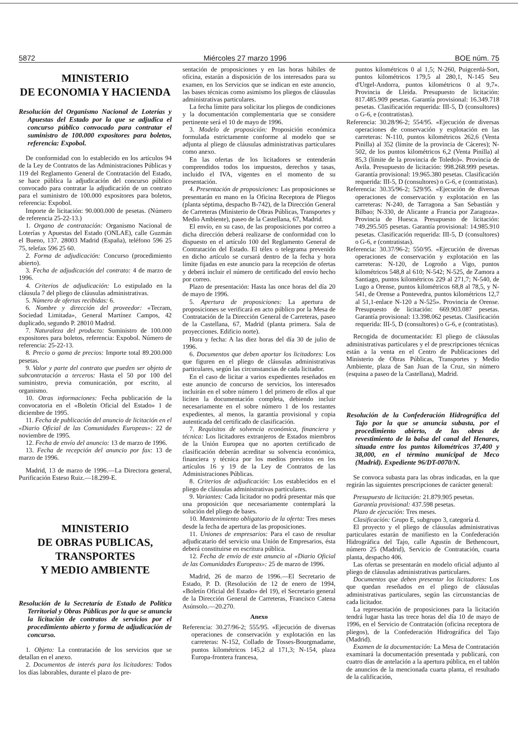5872 Miércoles 27 marzo 1996 BOE núm. 75
MINISTERIO
DE ECONOMIA Y HACIENDA
Resolución del Organismo Nacional de Loterías y Apuestas del Estado por la que se adjudica el concurso público convocado para contratar el suministro de 100.000 expositores para boletos, referencia: Expobol.
De conformidad con lo establecido en los artículos 94 de la Ley de Contratos de las Administraciones Públicas y 119 del Reglamento General de Contratación del Estado, se hace pública la adjudicación del concurso público convocado para contratar la adjudicación de un contrato para el suministro de 100.000 expositores para boletos, referencia: Expobol.
Importe de licitación: 90.000.000 de pesetas. (Número de referencia 25-22-13.)
1. Organo de contratación: Organismo Nacional de Loterías y Apuestas del Estado (ONLAE), calle Guzmán el Bueno, 137. 28003 Madrid (España), teléfono 596 25 75, telefax 596 25 60.
2. Forma de adjudicación: Concurso (procedimiento abierto).
3. Fecha de adjudicación del contrato: 4 de marzo de 1996.
4. Criterios de adjudicación: Lo estipulado en la cláusula 7 del pliego de cláusulas administrativas.
5. Número de ofertas recibidas: 6.
6. Nombre y dirección del proveedor: «Tecram, Sociedad Limitada», General Martínez Campos, 42 duplicado, segundo P. 28010 Madrid.
7. Naturaleza del producto: Suministro de 100.000 expositores para boletos, referencia: Expobol. Número de referencia: 25-22-13.
8. Precio o gama de precios: Importe total 89.200.000 pesetas.
9. Valor y parte del contrato que pueden ser objeto de subcontratación a terceros: Hasta el 50 por 100 del suministro, previa comunicación, por escrito, al organismo.
10. Otras informaciones: Fecha publicación de la convocatoria en el «Boletín Oficial del Estado» 1 de diciembre de 1995.
11. Fecha de publicación del anuncio de licitación en el «Diario Oficial de las Comunidades Europeas»: 22 de noviembre de 1995.
12. Fecha de envío del anuncio: 13 de marzo de 1996.
13. Fecha de recepción del anuncio por fax: 13 de marzo de 1996.
Madrid, 13 de marzo de 1996.—La Directora general, Purificación Esteso Ruiz.—18.299-E.
MINISTERIO
DE OBRAS PUBLICAS,
TRANSPORTES
Y MEDIO AMBIENTE
Resolución de la Secretaría de Estado de Política Territorial y Obras Públicas por la que se anuncia la licitación de contratos de servicios por el procedimiento abierto y forma de adjudicación de concurso.
1. Objeto: La contratación de los servicios que se detallan en el anexo.
2. Documentos de interés para los licitadores: Todos los días laborables, durante el plazo de pre-
sentación de proposiciones y en las horas hábiles de oficina, estarán a disposición de los interesados para su examen, en los Servicios que se indican en este anuncio, las bases técnicas como asimismo los pliegos de cláusulas administrativas particulares.
La fecha límite para solicitar los pliegos de condiciones y la documentación complementaria que se considere pertinente será el 10 de mayo de 1996.
3. Modelo de proposición: Proposición económica formulada estrictamente conforme al modelo que se adjunta al pliego de cláusulas administrativas particulares como anexo.
En las ofertas de los licitadores se entenderán comprendidos todos los impuestos, derechos y tasas, incluido el IVA, vigentes en el momento de su presentación.
4. Presentación de proposiciones: Las proposiciones se presentarán en mano en la Oficina Receptora de Pliegos (planta séptima, despacho B-742), de la Dirección General de Carreteras (Ministerio de Obras Públicas, Transportes y Medio Ambiente), paseo de la Castellana, 67, Madrid.
El envío, en su caso, de las proposiciones por correo a dicha dirección deberá realizarse de conformidad con lo dispuesto en el artículo 100 del Reglamento General de Contratación del Estado. El télex o telegrama prevenido en dicho artículo se cursará dentro de la fecha y hora límite fijadas en este anuncio para la recepción de ofertas y deberá incluir el número de certificado del envío hecho por correo.
Plazo de presentación: Hasta las once horas del día 20 de mayo de 1996.
5. Apertura de proposiciones: La apertura de proposiciones se verificará en acto público por la Mesa de Contratación de la Dirección General de Carreteras, paseo de la Castellana, 67, Madrid (planta primera. Sala de proyecciones. Edificio norte).
Hora y fecha: A las diez horas del día 30 de julio de 1996.
6. Documentos que deben aportar los licitadores: Los que figuren en el pliego de cláusulas administrativas particulares, según las circunstancias de cada licitador.
En el caso de licitar a varios expedientes reseñados en este anuncio de concurso de servicios, los interesados incluirán en el sobre número 1 del primero de ellos al que liciten la documentación completa, debiendo incluir necesariamente en el sobre número 1 de los restantes expedientes, al menos, la garantía provisional y copia autenticada del certificado de clasificación.
7. Requisitos de solvencia económica, financiera y técnica: Los licitadores extranjeros de Estados miembros de la Unión Europea que no aporten certificado de clasificación deberán acreditar su solvencia económica, financiera y técnica por los medios previstos en los artículos 16 y 19 de la Ley de Contratos de las Administraciones Públicas.
8. Criterios de adjudicación: Los establecidos en el pliego de cláusulas administrativas particulares.
9. Variantes: Cada licitador no podrá presentar más que una proposición que necesariamente contemplará la solución del pliego de bases.
10. Mantenimiento obligatorio de la oferta: Tres meses desde la fecha de apertura de las proposiciones.
11. Uniones de empresarios: Para el caso de resultar adjudicatario del servicio una Unión de Empresarios, ésta deberá constituirse en escritura pública.
12. Fecha de envío de este anuncio al «Diario Oficial de las Comunidades Europeas»: 25 de marzo de 1996.
Madrid, 26 de marzo de 1996.—El Secretario de Estado, P. D. (Resolución de 12 de enero de 1994, «Boletín Oficial del Estado» del 19), el Secretario general de la Dirección General de Carreteras, Francisco Catena Asúnsolo.—20.270.
Anexo
Referencia: 30.27/96-2; 555/95. «Ejecución de diversas operaciones de conservación y explotación en las carreteras: N-152, Collado de Tosses-Bourgmadame, puntos kilométricos 145,2 al 171,3; N-154, plaza Europa-frontera francesa,
puntos kilométricos 0 al 1,5; N-260, Puigcerdá-Sort, puntos kilométricos 179,5 al 280,1, N-145 Seu d'Urgel-Andorra, puntos kilométricos 0 al 9,7». Provincia de Lleida. Presupuesto de licitación: 817.485.909 pesetas. Garantía provisional: 16.349.718 pesetas. Clasificación requerida: III-5, D (consultores) o G-6, e (contratistas).
Referencia: 30.28/96-2; 554/95. «Ejecución de diversas operaciones de conservación y explotación en las carreteras: N-110, puntos kilométricos 262,6 (Venta Pinilla) al 352 (límite de la provincia de Cáceres); N-502, de los puntos kilométricos 6,2 (Venta Pinilla) al 85,3 (límite de la provincia de Toledo)». Provincia de Avila. Presupuesto de licitación: 998.268.999 pesetas. Garantía provisional: 19.965.380 pesetas. Clasificación requerida: III-5, D (consultores) o G-6, e (contratistas).
Referencia: 30.35/96-2; 529/95. «Ejecución de diversas operaciones de conservación y explotación en las carreteras: N-240, de Tarragona a San Sebastián y Bilbao; N-330, de Alicante a Francia por Zaragoza». Provincia de Huesca. Presupuesto de licitación: 749.295.505 pesetas. Garantía provisional: 14.985.910 pesetas. Clasificación requerida: III-5, D (consultores) o G-6, e (contratistas).
Referencia: 30.37/96-2; 550/95. «Ejecución de diversas operaciones de conservación y explotación en las carreteras: N-120, de Logroño a Vigo, puntos kilométricos 548,8 al 610; N-542; N-525, de Zamora a Santiago, puntos kilométricos 229 al 271,7; N-540, de Lugo a Orense, puntos kilométricos 68,8 al 78,5, y N-541, de Orense a Pontevedra, puntos kilométricos 12,7 al 51,1-enlace N-120 a N-525». Provincia de Orense. Presupuesto de licitación: 669.903.087 pesetas. Garantía provisional: 13.398.062 pesetas. Clasificación requerida: III-5, D (consultores) o G-6, e (contratistas).
Recogida de documentación: El pliego de cláusulas administrativas particulares y el de prescripciones técnicas están a la venta en el Centro de Publicaciones del Ministerio de Obras Públicas, Transportes y Medio Ambiente, plaza de San Juan de la Cruz, sin número (esquina a paseo de la Castellana), Madrid.
Resolución de la Confederación Hidrográfica del Tajo por la que se anuncia subasta, por el procedimiento abierto, de las obras de revestimiento de la balsa del canal del Henares, situada entre los puntos kilométricos 37,400 y 38,000, en el término municipal de Meco (Madrid). Expediente 96/DT-0070/N.
Se convoca subasta para las obras indicadas, en la que regirán las siguientes prescripciones de carácter general:
Presupuesto de licitación: 21.879.905 pesetas.
Garantía provisional: 437.598 pesetas.
Plazo de ejecución: Tres meses.
Clasificación: Grupo E, subgrupo 3, categoría d.
El proyecto y el pliego de cláusulas administrativas particulares estarán de manifiesto en la Confederación Hidrográfica del Tajo, calle Agustín de Bethencourt, número 25 (Madrid), Servicio de Contratación, cuarta planta, despacho 406.
Las ofertas se presentarán en modelo oficial adjunto al pliego de cláusulas administrativas particulares.
Documentos que deben presentar los licitadores: Los que quedan reseñados en el pliego de cláusulas administrativas particulares, según las circunstancias de cada licitador.
La representación de proposiciones para la licitación tendrá lugar hasta las trece horas del día 10 de mayo de 1996, en el Servicio de Contratación (oficina receptora de pliegos), de la Confederación Hidrográfica del Tajo (Madrid).
Examen de la documentación: La Mesa de Contratación examinará la documentación presentada y publicará, con cuatro días de antelación a la apertura pública, en el tablón de anuncios de la mencionada cuarta planta, el resultado de la calificación,